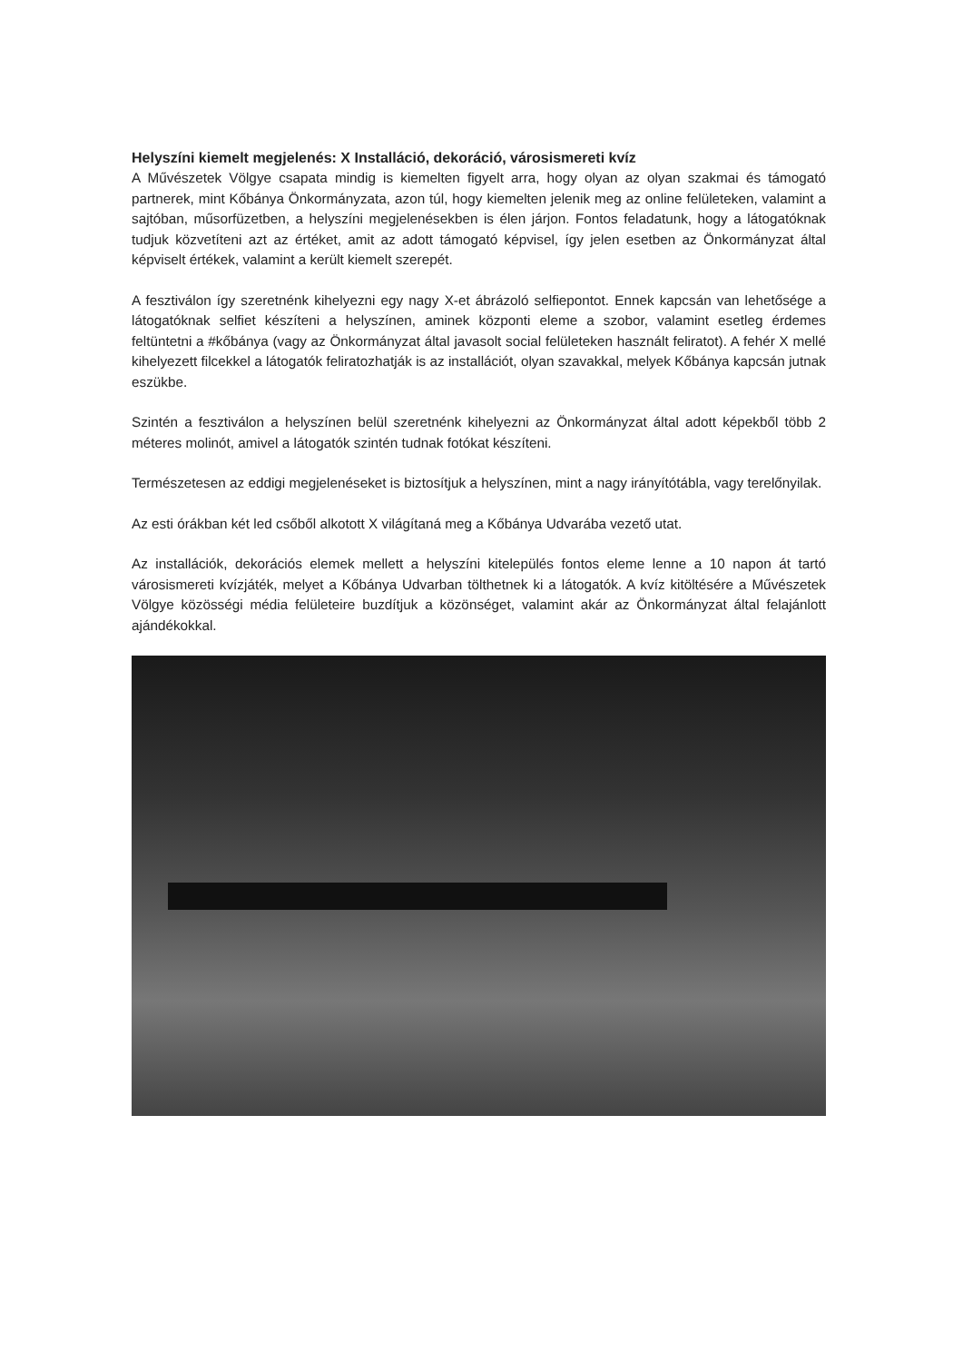Helyszíni kiemelt megjelenés: X Installáció, dekoráció, városismereti kvíz
A Művészetek Völgye csapata mindig is kiemelten figyelt arra, hogy olyan az olyan szakmai és támogató partnerek, mint Kőbánya Önkormányzata, azon túl, hogy kiemelten jelenik meg az online felületeken, valamint a sajtóban, műsorfüzetben, a helyszíni megjelenésekben is élen járjon. Fontos feladatunk, hogy a látogatóknak tudjuk közvetíteni azt az értéket, amit az adott támogató képvisel, így jelen esetben az Önkormányzat által képviselt értékek, valamint a került kiemelt szerepét.
A fesztiválon így szeretnénk kihelyezni egy nagy X-et ábrázoló selfiepontot. Ennek kapcsán van lehetősége a látogatóknak selfiet készíteni a helyszínen, aminek központi eleme a szobor, valamint esetleg érdemes feltüntetni a #kőbánya (vagy az Önkormányzat által javasolt social felületeken használt feliratot). A fehér X mellé kihelyezett filcekkel a látogatók feliratozhatják is az installációt, olyan szavakkal, melyek Kőbánya kapcsán jutnak eszükbe.
Szintén a fesztiválon a helyszínen belül szeretnénk kihelyezni az Önkormányzat által adott képekből több 2 méteres molinót, amivel a látogatók szintén tudnak fotókat készíteni.
Természetesen az eddigi megjelenéseket is biztosítjuk a helyszínen, mint a nagy irányítótábla, vagy terelőnyilak.
Az esti órákban két led csőből alkotott X világítaná meg a Kőbánya Udvarába vezető utat.
Az installációk, dekorációs elemek mellett a helyszíni kitelepülés fontos eleme lenne a 10 napon át tartó városismereti kvízjáték, melyet a Kőbánya Udvarban tölthetnek ki a látogatók. A kvíz kitöltésére a Művészetek Völgye közösségi média felületeire buzdítjuk a közönséget, valamint akár az Önkormányzat által felajánlott ajándékokkal.